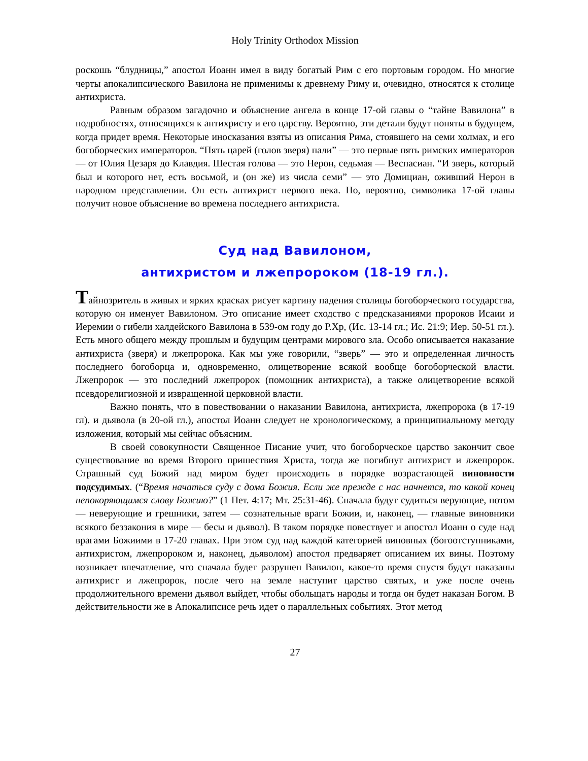Holy Trinity Orthodox Mission
роскошь “блудницы,” апостол Иоанн имел в виду богатый Рим с его портовым городом. Но многие черты апокалипсического Вавилона не применимы к древнему Риму и, очевидно, относятся к столице антихриста.
Равным образом загадочно и объяснение ангела в конце 17-ой главы о “тайне Вавилона” в подробностях, относящихся к антихристу и его царству. Вероятно, эти детали будут поняты в будущем, когда придет время. Некоторые иносказания взяты из описания Рима, стоявшего на семи холмах, и его богоборческих императоров. “Пять царей (голов зверя) пали” — это первые пять римских императоров — от Юлия Цезаря до Клавдия. Шестая голова — это Нерон, седьмая — Веспасиан. “И зверь, который был и которого нет, есть восьмой, и (он же) из числа семи” — это Домициан, оживший Нерон в народном представлении. Он есть антихрист первого века. Но, вероятно, символика 17-ой главы получит новое объяснение во времена последнего антихриста.
Суд над Вавилоном,
антихристом и лжепророком (18-19 гл.).
Тайнозритель в живых и ярких красках рисует картину падения столицы богоборческого государства, которую он именует Вавилоном. Это описание имеет сходство с предсказаниями пророков Исаии и Иеремии о гибели халдейского Вавилона в 539-ом году до Р.Хр, (Ис. 13-14 гл.; Ис. 21:9; Иер. 50-51 гл.). Есть много общего между прошлым и будущим центрами мирового зла. Особо описывается наказание антихриста (зверя) и лжепророка. Как мы уже говорили, “зверь” — это и определенная личность последнего богоборца и, одновременно, олицетворение всякой вообще богоборческой власти. Лжепророк — это последний лжепророк (помощник антихриста), а также олицетворение всякой псевдорелигиозной и извращенной церковной власти.
Важно понять, что в повествовании о наказании Вавилона, антихриста, лжепророка (в 17-19 гл). и дьявола (в 20-ой гл.), апостол Иоанн следует не хронологическому, а принципиальному методу изложения, который мы сейчас объясним.
В своей совокупности Священное Писание учит, что богоборческое царство закончит свое существование во время Второго пришествия Христа, тогда же погибнут антихрист и лжепророк. Страшный суд Божий над миром будет происходить в порядке возрастающей виновности подсудимых. (“Время начаться суду с дома Божия. Если же прежде с нас начнется, то какой конец непокоряющимся слову Божию?” (1 Пет. 4:17; Мт. 25:31-46). Сначала будут судиться верующие, потом — неверующие и грешники, затем — сознательные враги Божии, и, наконец, — главные виновники всякого беззакония в мире — бесы и дьявол). В таком порядке повествует и апостол Иоанн о суде над врагами Божиими в 17-20 главах. При этом суд над каждой категорией виновных (богоотступниками, антихристом, лжепророком и, наконец, дьяволом) апостол предваряет описанием их вины. Поэтому возникает впечатление, что сначала будет разрушен Вавилон, какое-то время спустя будут наказаны антихрист и лжепророк, после чего на земле наступит царство святых, и уже после очень продолжительного времени дьявол выйдет, чтобы обольщать народы и тогда он будет наказан Богом. В действительности же в Апокалипсисе речь идет о параллельных событиях. Этот метод
27